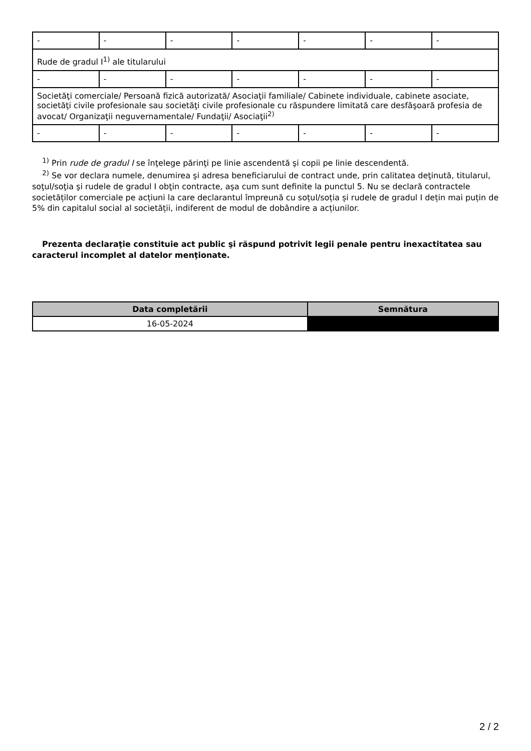| - | - | - | - | - | - | - |
| Rude de gradul I<sup>1)</sup> ale titularului | | | | | | |
| - | - | - | - | - | - | - |
| Societăţi comerciale/ Persoană fizică autorizată/ Asociaţii familiale/ Cabinete individuale, cabinete asociate, societăţi civile profesionale sau societăţi civile profesionale cu răspundere limitată care desfăşoară profesia de avocat/ Organizaţii neguvernamentale/ Fundaţii/ Asociaţii<sup>2)</sup> | | | | | | |
| - | - | - | - | - | - | - |
<sup>1)</sup> Prin rude de gradul I se înţelege părinţi pe linie ascendentă şi copii pe linie descendentă.
<sup>2)</sup> Se vor declara numele, denumirea şi adresa beneficiarului de contract unde, prin calitatea deţinută, titularul, soţul/soţia şi rudele de gradul I obţin contracte, aşa cum sunt definite la punctul 5. Nu se declară contractele societăților comerciale pe acțiuni la care declarantul împreună cu soțul/soția și rudele de gradul I dețin mai puțin de 5% din capitalul social al societății, indiferent de modul de dobândire a acțiunilor.
Prezenta declaraţie constituie act public şi răspund potrivit legii penale pentru inexactitatea sau caracterul incomplet al datelor menţionate.
| Data completării | Semnătura |
| --- | --- |
| 16-05-2024 | |
2 / 2